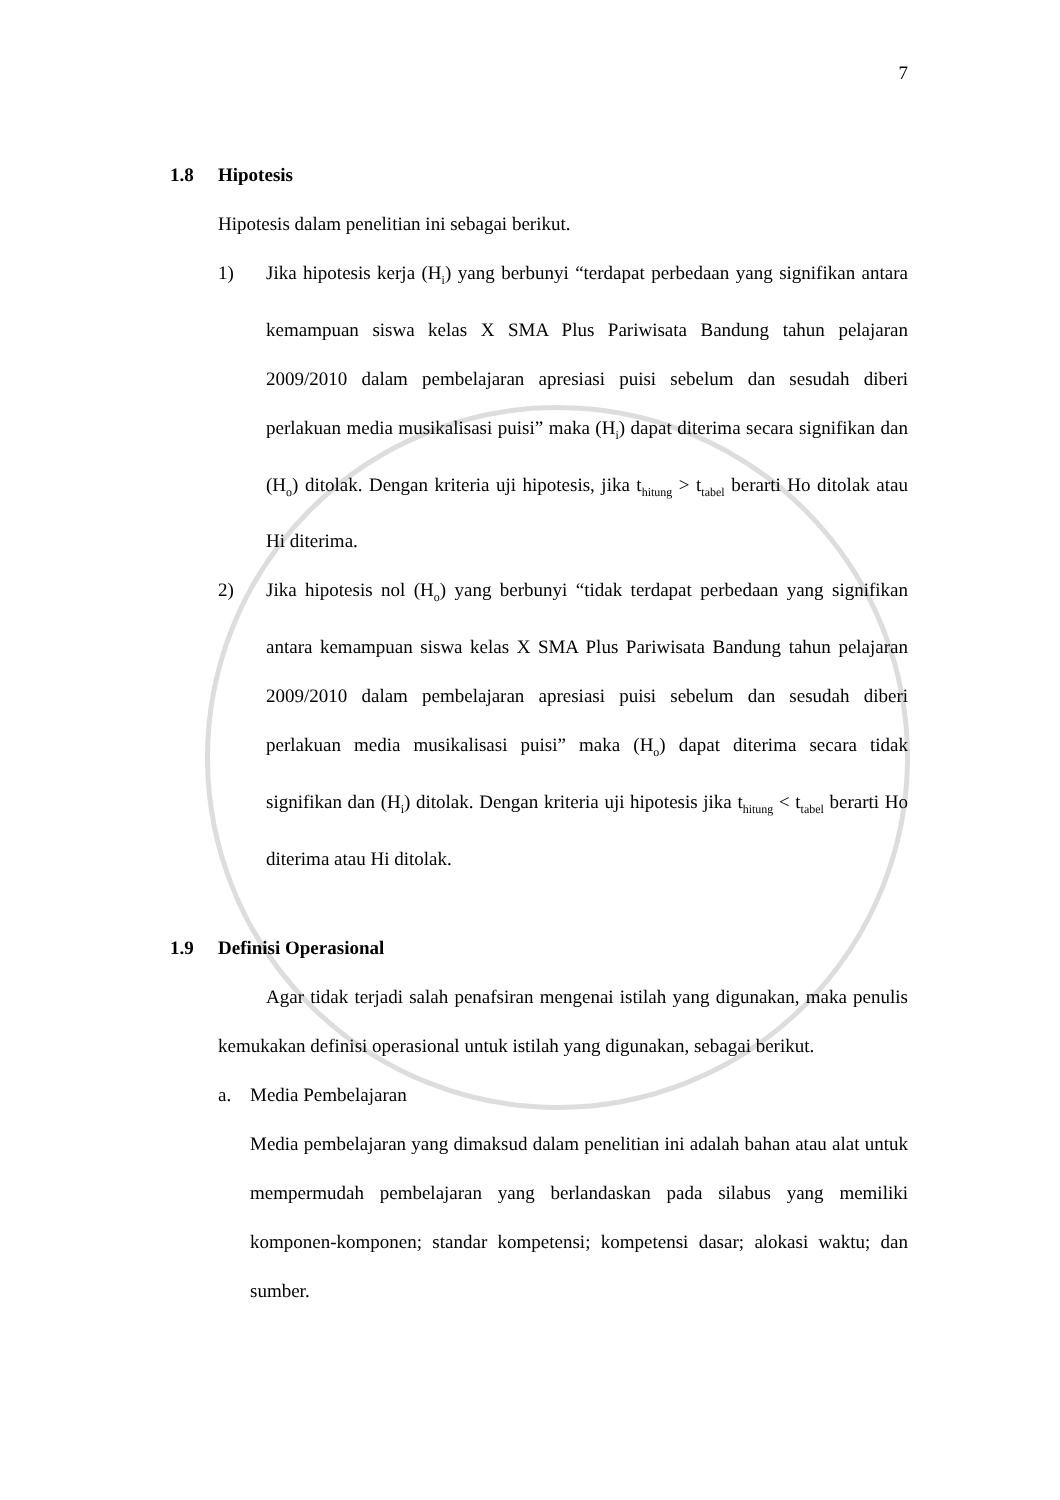7
1.8 Hipotesis
Hipotesis dalam penelitian ini sebagai berikut.
1) Jika hipotesis kerja (H<sub>i</sub>) yang berbunyi “terdapat perbedaan yang signifikan antara kemampuan siswa kelas X SMA Plus Pariwisata Bandung tahun pelajaran 2009/2010 dalam pembelajaran apresiasi puisi sebelum dan sesudah diberi perlakuan media musikalisasi puisi” maka (H<sub>i</sub>) dapat diterima secara signifikan dan (H<sub>o</sub>) ditolak. Dengan kriteria uji hipotesis, jika t<sub>hitung</sub> > t<sub>tabel</sub> berarti Ho ditolak atau Hi diterima.
2) Jika hipotesis nol (H<sub>o</sub>) yang berbunyi “tidak terdapat perbedaan yang signifikan antara kemampuan siswa kelas X SMA Plus Pariwisata Bandung tahun pelajaran 2009/2010 dalam pembelajaran apresiasi puisi sebelum dan sesudah diberi perlakuan media musikalisasi puisi” maka (H<sub>o</sub>) dapat diterima secara tidak signifikan dan (H<sub>i</sub>) ditolak. Dengan kriteria uji hipotesis jika t<sub>hitung</sub> < t<sub>tabel</sub> berarti Ho diterima atau Hi ditolak.
1.9 Definisi Operasional
Agar tidak terjadi salah penafsiran mengenai istilah yang digunakan, maka penulis kemukakan definisi operasional untuk istilah yang digunakan, sebagai berikut.
a. Media Pembelajaran
Media pembelajaran yang dimaksud dalam penelitian ini adalah bahan atau alat untuk mempermudah pembelajaran yang berlandaskan pada silabus yang memiliki komponen-komponen; standar kompetensi; kompetensi dasar; alokasi waktu; dan sumber.